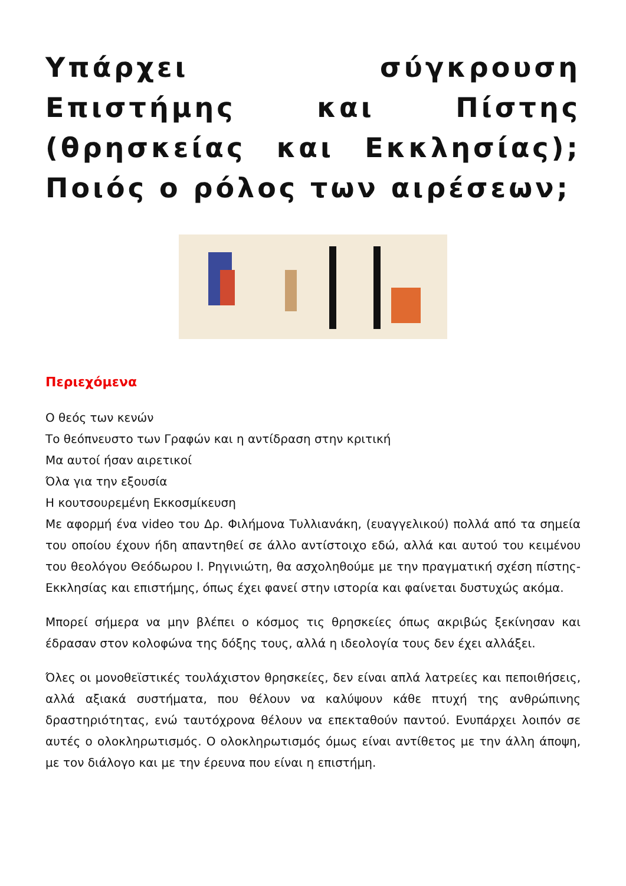Υπάρχει σύγκρουση Επιστήμης και Πίστης (θρησκείας και Εκκλησίας); Ποιός ο ρόλος των αιρέσεων;
Περιεχόμενα
Ο θεός των κενών
Το θεόπνευστο των Γραφών και η αντίδραση στην κριτική
Μα αυτοί ήσαν αιρετικοί
Όλα για την εξουσία
Η κουτσουρεμένη Εκκοσμίκευση
Με αφορμή ένα video του Δρ. Φιλήμονα Τυλλιανάκη, (ευαγγελικού) πολλά από τα σημεία του οποίου έχουν ήδη απαντηθεί σε άλλο αντίστοιχο εδώ, αλλά και αυτού του κειμένου του θεολόγου Θεόδωρου Ι. Ρηγινιώτη, θα ασχοληθούμε με την πραγματική σχέση πίστης-Εκκλησίας και επιστήμης, όπως έχει φανεί στην ιστορία και φαίνεται δυστυχώς ακόμα.
Μπορεί σήμερα να μην βλέπει ο κόσμος τις θρησκείες όπως ακριβώς ξεκίνησαν και έδρασαν στον κολοφώνα της δόξης τους, αλλά η ιδεολογία τους δεν έχει αλλάξει.
Όλες οι μονοθεϊστικές τουλάχιστον θρησκείες, δεν είναι απλά λατρείες και πεποιθήσεις, αλλά αξιακά συστήματα, που θέλουν να καλύψουν κάθε πτυχή της ανθρώπινης δραστηριότητας, ενώ ταυτόχρονα θέλουν να επεκταθούν παντού. Ενυπάρχει λοιπόν σε αυτές ο ολοκληρωτισμός. Ο ολοκληρωτισμός όμως είναι αντίθετος με την άλλη άποψη, με τον διάλογο και με την έρευνα που είναι η επιστήμη.